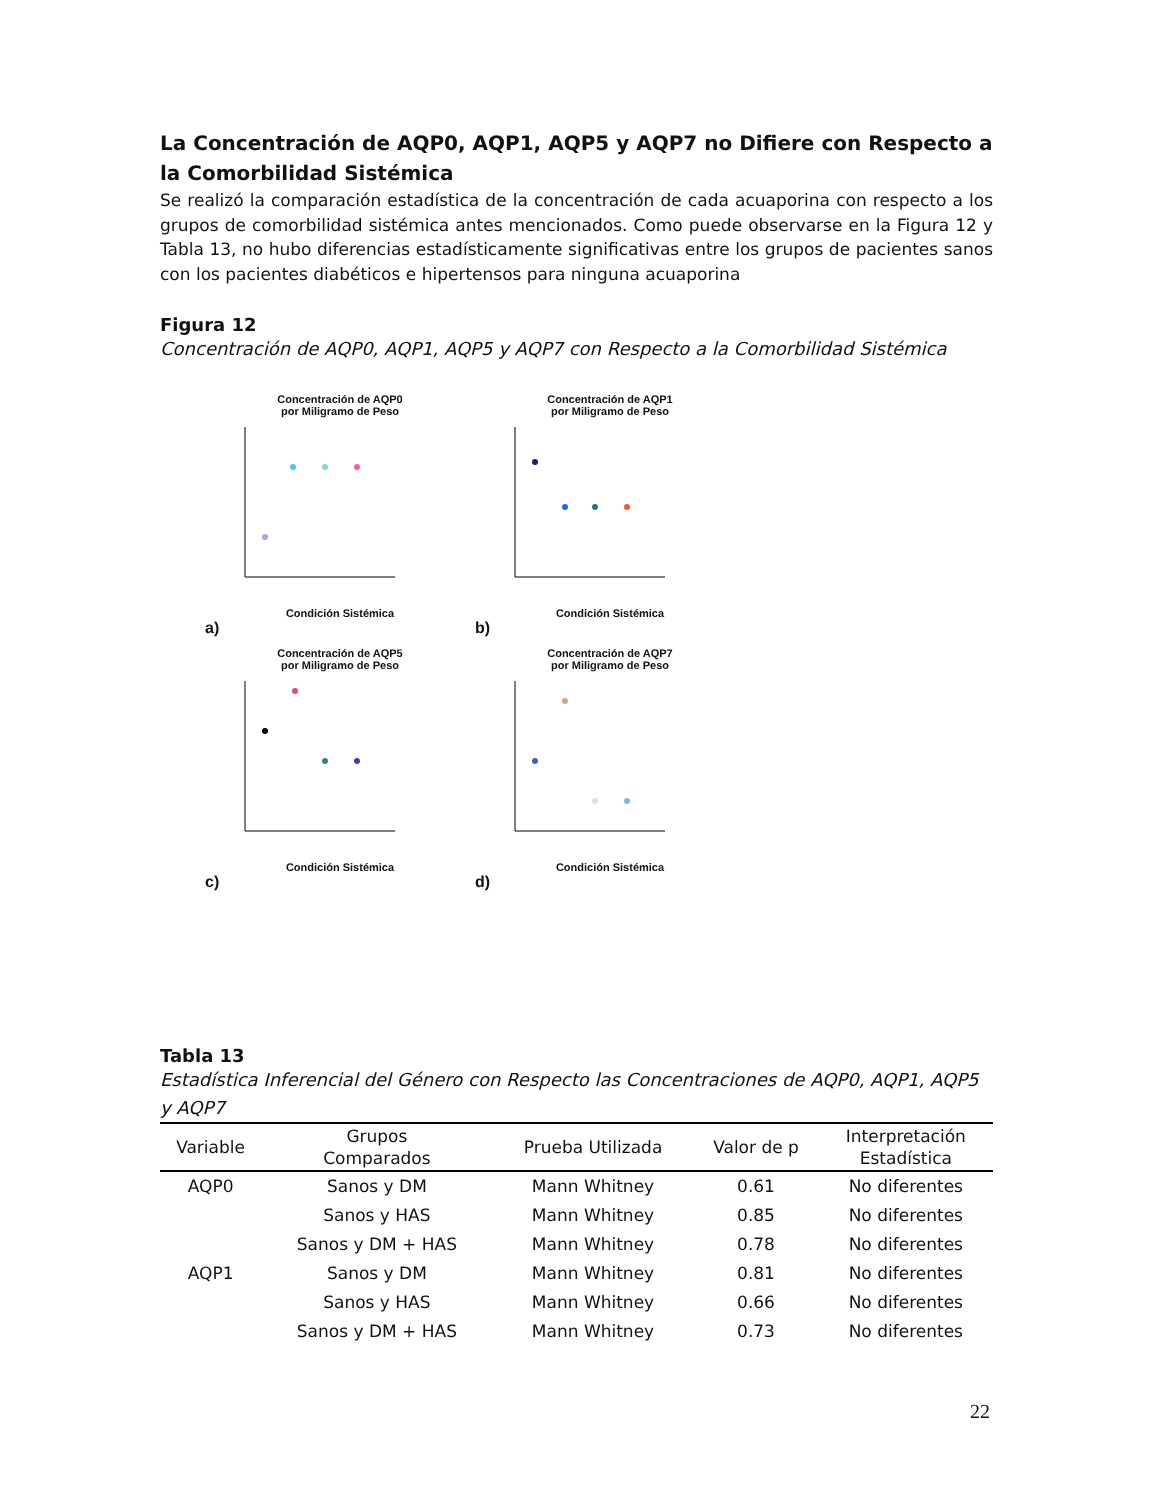La Concentración de AQP0, AQP1, AQP5 y AQP7 no Difiere con Respecto a la Comorbilidad Sistémica
Se realizó la comparación estadística de la concentración de cada acuaporina con respecto a los grupos de comorbilidad sistémica antes mencionados. Como puede observarse en la Figura 12 y Tabla 13, no hubo diferencias estadísticamente significativas entre los grupos de pacientes sanos con los pacientes diabéticos e hipertensos para ninguna acuaporina
Figura 12
Concentración de AQP0, AQP1, AQP5 y AQP7 con Respecto a la Comorbilidad Sistémica
Concentración de AQP0
por Miligramo de Peso
Condición Sistémica
a)
Concentración de AQP1
por Miligramo de Peso
Condición Sistémica
b)
Concentración de AQP5
por Miligramo de Peso
Condición Sistémica
c)
Concentración de AQP7
por Miligramo de Peso
Condición Sistémica
d)
Tabla 13
Estadística Inferencial del Género con Respecto las Concentraciones de AQP0, AQP1, AQP5 y AQP7
| Variable | Grupos Comparados | Prueba Utilizada | Valor de p | Interpretación Estadística |
| --- | --- | --- | --- | --- |
| AQP0 | Sanos y DM | Mann Whitney | 0.61 | No diferentes |
| | Sanos y HAS | Mann Whitney | 0.85 | No diferentes |
| | Sanos y DM + HAS | Mann Whitney | 0.78 | No diferentes |
| AQP1 | Sanos y DM | Mann Whitney | 0.81 | No diferentes |
| | Sanos y HAS | Mann Whitney | 0.66 | No diferentes |
| | Sanos y DM + HAS | Mann Whitney | 0.73 | No diferentes |
22